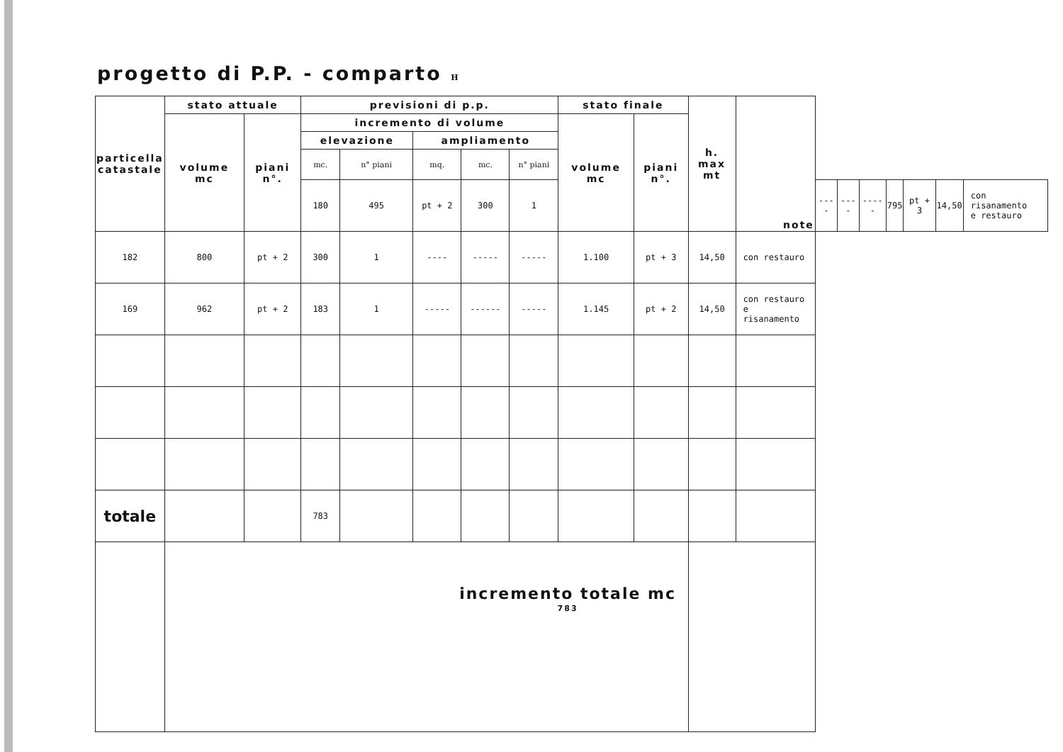progetto di P.P. - comparto H
| particella catastale | stato attuale | | previsioni di p.p. | | | | | stato finale | | h. max mt | note | | | | | | | |
| --- | --- | --- | --- | --- | --- | --- | --- | --- | --- | --- | --- | --- | --- | --- | --- | --- | --- | --- |
| | volume mc | piani n°. | incremento di volume | | | | | volume mc | piani n°. | | | | | | | | | |
| | | | elevazione | | ampliamento | | | | | | | | | | | | | |
| | | | mc. | n° piani | mq. | mc. | n° piani | | | | | | | | | | | |
| | | | 180 | 495 | pt + 2 | 300 | 1 | | | | | ---- | ---- | ----- | 795 | pt + 3 | 14,50 | con risanamento e restauro |
| 182 | 800 | pt + 2 | 300 | 1 | ---- | ----- | ----- | 1.100 | pt + 3 | 14,50 | con restauro | | | | | | | |
| 169 | 962 | pt + 2 | 183 | 1 | ----- | ------ | ----- | 1.145 | pt + 2 | 14,50 | con restauro e risanamento | | | | | | | |
| totale | | | 783 | | | | | | | | | | | | | | | |
| | incremento totale mc <sup>783</sup> | | | | | | | | | | | | | | | | | |